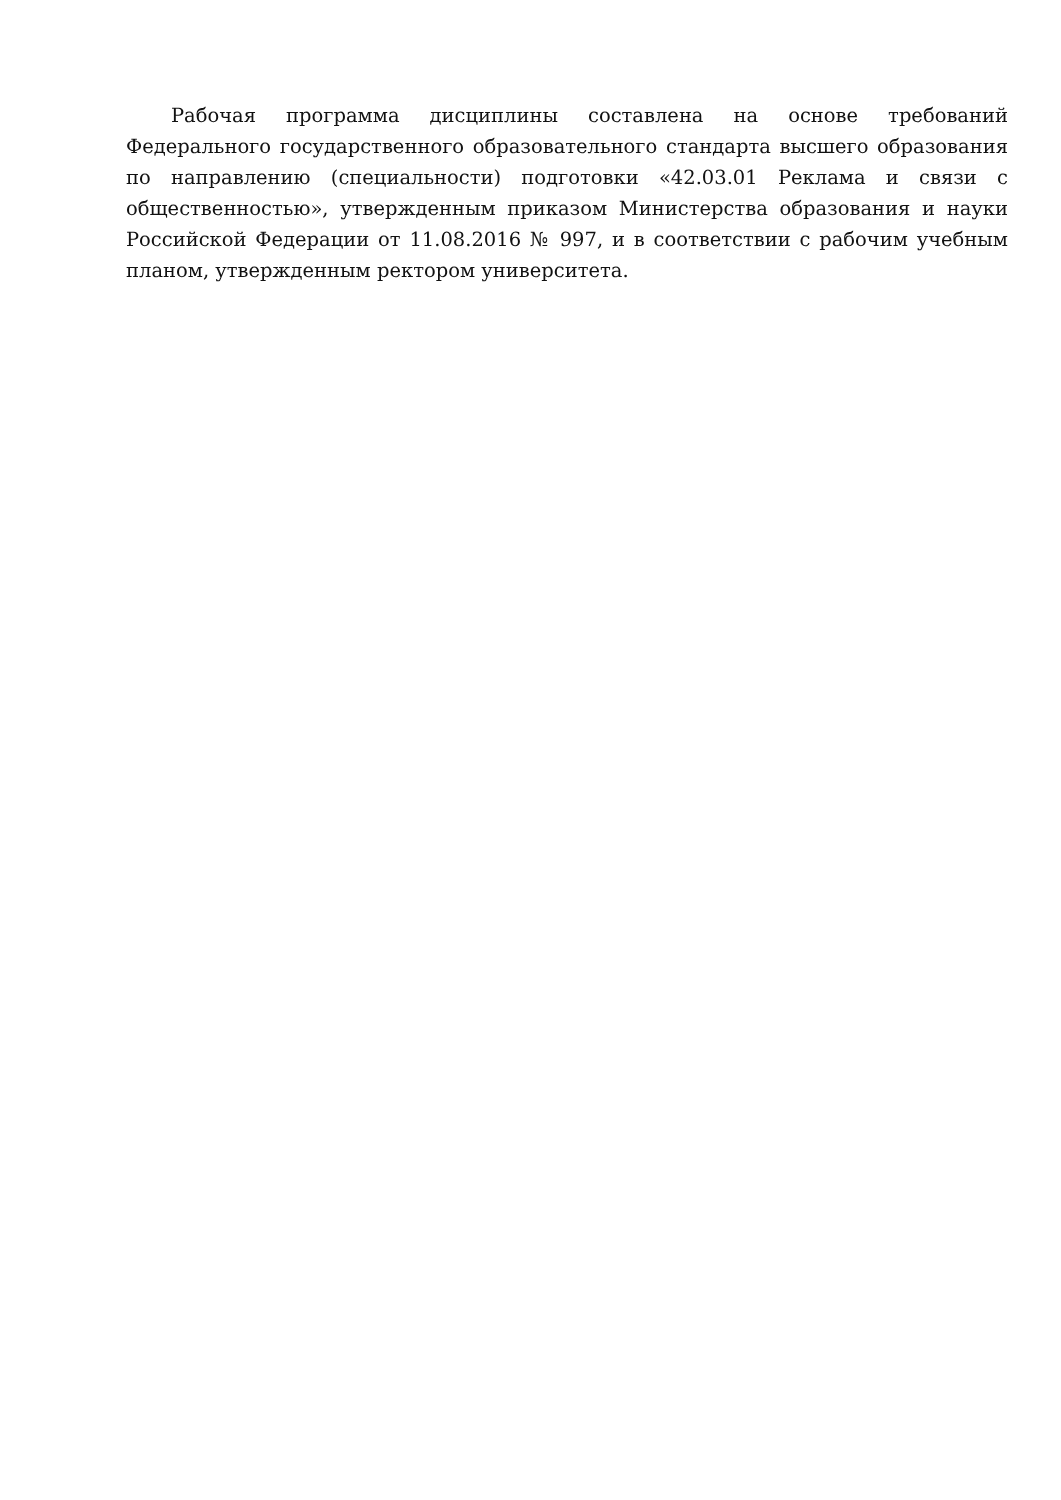Рабочая программа дисциплины составлена на основе требований Федерального государственного образовательного стандарта высшего образования по направлению (специальности) подготовки «42.03.01 Реклама и связи с общественностью», утвержденным приказом Министерства образования и науки Российской Федерации от 11.08.2016 № 997, и в соответствии с рабочим учебным планом, утвержденным ректором университета.